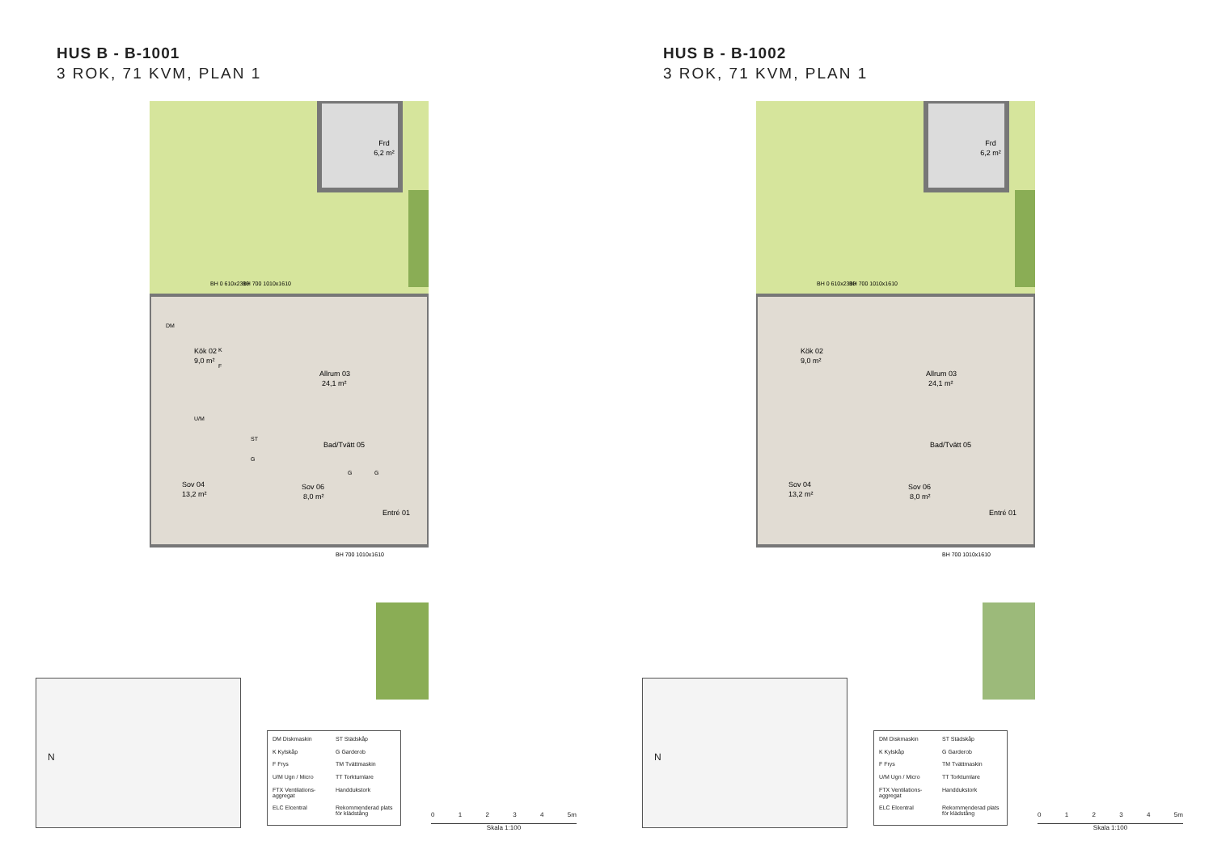HUS B - B-1001
3 ROK, 71 KVM, PLAN 1
Frd
6,2 m²
Kök 02
9,0 m²
Allrum 03
24,1 m²
Bad/Tvätt 05
Sov 04
13,2 m²
Sov 06
8,0 m²
Entré 01
BH 0 610x2310
BH 700 1010x1610
BH 700 1010x1610
DM
K
F
U/M
ST
G
G
G
N
DM Diskmaskin
ST Städskåp
K Kylskåp
G Garderob
F Frys
TM Tvättmaskin
U/M Ugn / Micro
TT Torktumlare
FTX Ventilations-aggregat
Handdukstork
ELC Elcentral
Rekommenderad plats för klädstång
0 1 2 3 4 5m
Skala 1:100
HUS B - B-1002
3 ROK, 71 KVM, PLAN 1
Frd
6,2 m²
Kök 02
9,0 m²
Allrum 03
24,1 m²
Bad/Tvätt 05
Sov 04
13,2 m²
Sov 06
8,0 m²
Entré 01
BH 0 610x2310
BH 700 1010x1610
BH 700 1010x1610
N
DM Diskmaskin
ST Städskåp
K Kylskåp
G Garderob
F Frys
TM Tvättmaskin
U/M Ugn / Micro
TT Torktumlare
FTX Ventilations-aggregat
Handdukstork
ELC Elcentral
Rekommenderad plats för klädstång
0 1 2 3 4 5m
Skala 1:100